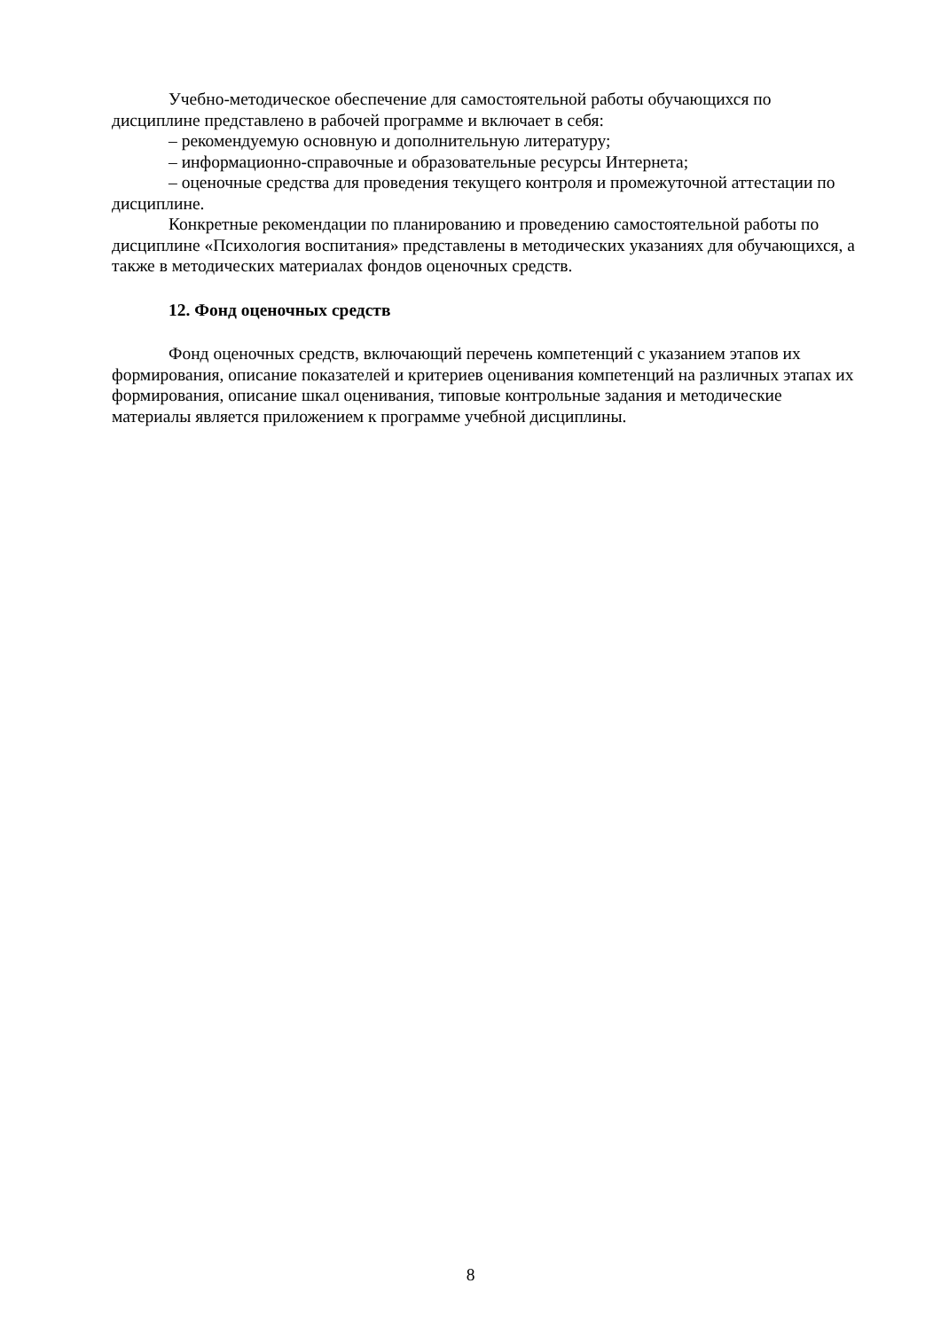Учебно-методическое обеспечение для самостоятельной работы обучающихся по дисциплине представлено в рабочей программе и включает в себя:
– рекомендуемую основную и дополнительную литературу;
– информационно-справочные и образовательные ресурсы Интернета;
– оценочные средства для проведения текущего контроля и промежуточной аттестации по дисциплине.
Конкретные рекомендации по планированию и проведению самостоятельной работы по дисциплине «Психология воспитания» представлены в методических указаниях для обучающихся, а также в методических материалах фондов оценочных средств.
12. Фонд оценочных средств
Фонд оценочных средств, включающий перечень компетенций с указанием этапов их формирования, описание показателей и критериев оценивания компетенций на различных этапах их формирования, описание шкал оценивания, типовые контрольные задания и методические материалы является приложением к программе учебной дисциплины.
8